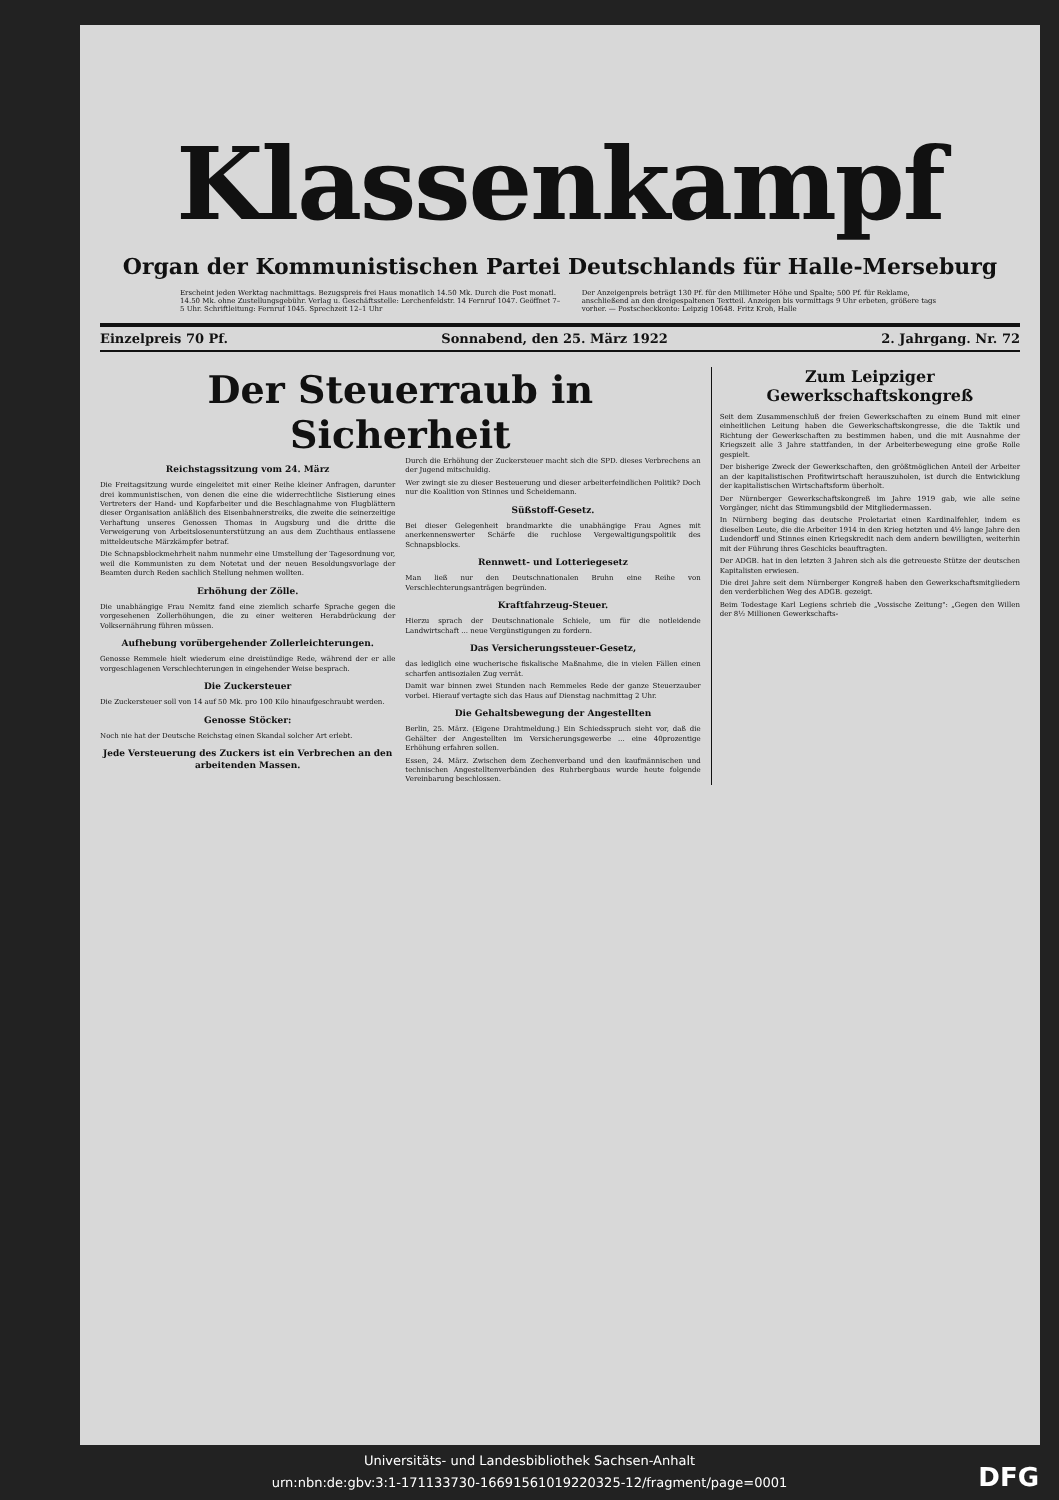Klassenkampf
Organ der Kommunistischen Partei Deutschlands für Halle-Merseburg
Erscheint jeden Werktag nachmittags. Bezugspreis frei Haus monatlich 14.50 Mk. Durch die Post monatl. 14.50 Mk. ohne Zustellungsgebühr. Verlag u. Geschäftsstelle: Lerchenfeldstr. 14 Fernruf 1047. Geöffnet 7–5 Uhr. Schriftleitung: Fernruf 1045. Sprechzeit 12–1 Uhr
Der Anzeigenpreis beträgt 130 Pf. für den Millimeter Höhe und Spalte; 500 Pf. für Reklame, anschließend an den dreigespaltenen Textteil. Anzeigen bis vormittags 9 Uhr erbeten, größere tags vorher. — Postscheckkonto: Leipzig 10648. Fritz Kroh, Halle
Einzelpreis 70 Pf. Sonnabend, den 25. März 1922 2. Jahrgang. Nr. 72
Der Steuerraub in Sicherheit
Reichstagssitzung vom 24. März
Die Freitagsitzung wurde eingeleitet mit einer Reihe kleiner Anfragen, darunter drei kommunistischen, von denen die eine die widerrechtliche Sistierung eines Vertreters der Hand- und Kopfarbeiter und die Beschlagnahme von Flugblättern dieser Organisation anläßlich des Eisenbahnerstreiks, die zweite die seinerzeitige Verhaftung unseres Genossen Thomas in Augsburg und die dritte die Verweigerung von Arbeitslosenunterstützung an aus dem Zuchthaus entlassene mitteldeutsche Märzkämpfer betraf.
Die Schnapsblockmehrheit nahm nunmehr eine Umstellung der Tagesordnung vor, weil die Kommunisten zu dem Notetat und der neuen Besoldungsvorlage der Beamten durch Reden sachlich Stellung nehmen wollten.
Erhöhung der Zölle.
Die unabhängige Frau Nemitz fand eine ziemlich scharfe Sprache gegen die vorgesehenen Zollerhöhungen, die zu einer weiteren Herabdrückung der Volksernährung führen müssen.
Aufhebung vorübergehender Zollerleichterungen.
Genosse Remmele hielt wiederum eine dreistündige Rede, während der er alle vorgeschlagenen Verschlechterungen in eingehender Weise besprach.
Die Zuckersteuer
Die Zuckersteuer soll von 14 auf 50 Mk. pro 100 Kilo hinaufgeschraubt werden.
Genosse Stöcker:
Noch nie hat der Deutsche Reichstag einen Skandal solcher Art erlebt.
Jede Versteuerung des Zuckers ist ein Verbrechen an den arbeitenden Massen.
Durch die Erhöhung der Zuckersteuer macht sich die SPD. dieses Verbrechens an der Jugend mitschuldig.
Wer zwingt sie zu dieser Besteuerung und dieser arbeiterfeindlichen Politik? Doch nur die Koalition von Stinnes und Scheidemann.
Süßstoff-Gesetz.
Bei dieser Gelegenheit brandmarkte die unabhängige Frau Agnes mit anerkennenswerter Schärfe die ruchlose Vergewaltigungspolitik des Schnapsblocks.
Rennwett- und Lotteriegesetz
Man ließ nur den Deutschnationalen Bruhn eine Reihe von Verschlechterungsanträgen begründen.
Kraftfahrzeug-Steuer.
Hierzu sprach der Deutschnationale Schiele, um für die notleidende Landwirtschaft ... neue Vergünstigungen zu fordern.
Das Versicherungssteuer-Gesetz,
das lediglich eine wucherische fiskalische Maßnahme, die in vielen Fällen einen scharfen antisozialen Zug verrät.
Damit war binnen zwei Stunden nach Remmeles Rede der ganze Steuerzauber vorbei. Hierauf vertagte sich das Haus auf Dienstag nachmittag 2 Uhr.
Die Gehaltsbewegung der Angestellten
Berlin, 25. März. (Eigene Drahtmeldung.) Ein Schiedsspruch sieht vor, daß die Gehälter der Angestellten im Versicherungsgewerbe ... eine 40prozentige Erhöhung erfahren sollen.
Essen, 24. März. Zwischen dem Zechenverband und den kaufmännischen und technischen Angestelltenverbänden des Ruhrbergbaus wurde heute folgende Vereinbarung beschlossen.
Zum Leipziger Gewerkschaftskongreß
Seit dem Zusammenschluß der freien Gewerkschaften zu einem Bund mit einer einheitlichen Leitung haben die Gewerkschaftskongresse, die die Taktik und Richtung der Gewerkschaften zu bestimmen haben, und die mit Ausnahme der Kriegszeit alle 3 Jahre stattfanden, in der Arbeiterbewegung eine große Rolle gespielt.
Der bisherige Zweck der Gewerkschaften, den größtmöglichen Anteil der Arbeiter an der kapitalistischen Profitwirtschaft herauszuholen, ist durch die Entwicklung der kapitalistischen Wirtschaftsform überholt.
Der Nürnberger Gewerkschaftskongreß im Jahre 1919 gab, wie alle seine Vorgänger, nicht das Stimmungsbild der Mitgliedermassen.
In Nürnberg beging das deutsche Proletariat einen Kardinalfehler, indem es dieselben Leute, die die Arbeiter 1914 in den Krieg hetzten und 4½ lange Jahre den Ludendorff und Stinnes einen Kriegskredit nach dem andern bewilligten, weiterhin mit der Führung ihres Geschicks beauftragten.
Der ADGB. hat in den letzten 3 Jahren sich als die getreueste Stütze der deutschen Kapitalisten erwiesen.
Die drei Jahre seit dem Nürnberger Kongreß haben den Gewerkschaftsmitgliedern den verderblichen Weg des ADGB. gezeigt.
Beim Todestage Karl Legiens schrieb die „Vossische Zeitung": „Gegen den Willen der 8½ Millionen Gewerkschafts-
Universitäts- und Landesbibliothek Sachsen-Anhalt
urn:nbn:de:gbv:3:1-171133730-16691561019220325-12/fragment/page=0001
DFG